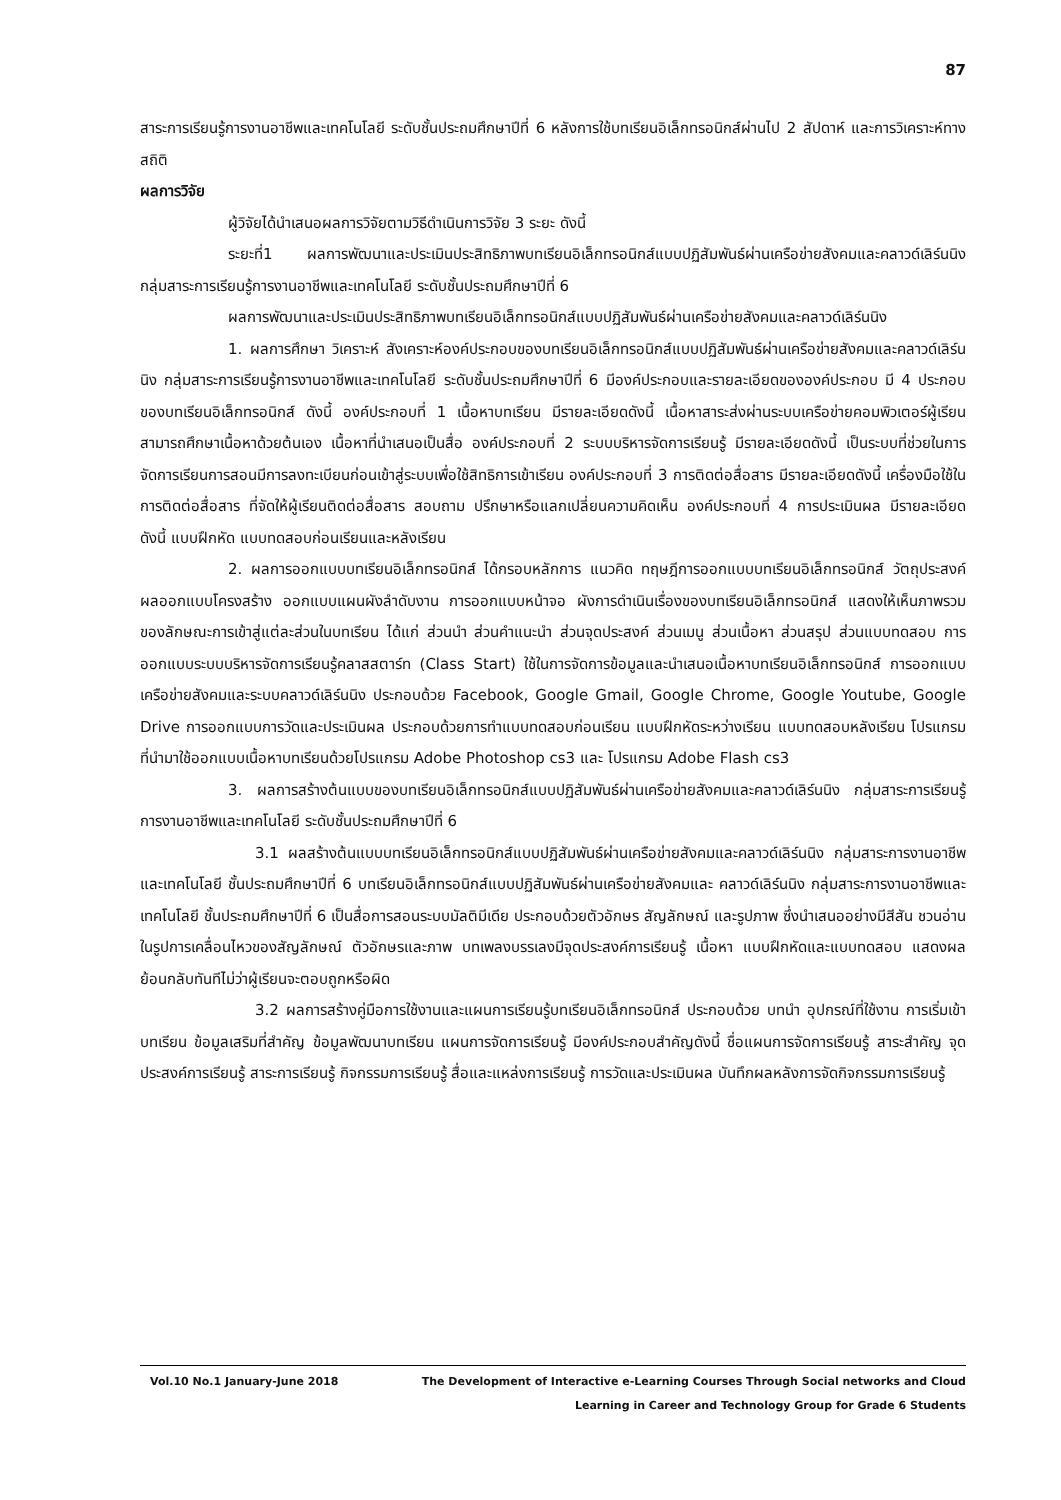87
สาระการเรียนรู้การงานอาชีพและเทคโนโลยี ระดับชั้นประถมศึกษาปีที่ 6 หลังการใช้บทเรียนอิเล็กทรอนิกส์ผ่านไป 2 สัปดาห์ และการวิเคราะห์ทางสถิติ
ผลการวิจัย
ผู้วิจัยได้นำเสนอผลการวิจัยตามวิธีดำเนินการวิจัย 3 ระยะ ดังนี้
ระยะที่1 ผลการพัฒนาและประเมินประสิทธิภาพบทเรียนอิเล็กทรอนิกส์แบบปฏิสัมพันธ์ผ่านเครือข่ายสังคมและคลาวด์เลิร์นนิง กลุ่มสาระการเรียนรู้การงานอาชีพและเทคโนโลยี ระดับชั้นประถมศึกษาปีที่ 6
ผลการพัฒนาและประเมินประสิทธิภาพบทเรียนอิเล็กทรอนิกส์แบบปฏิสัมพันธ์ผ่านเครือข่ายสังคมและคลาวด์เลิร์นนิง
1. ผลการศึกษา วิเคราะห์ สังเคราะห์องค์ประกอบของบทเรียนอิเล็กทรอนิกส์แบบปฏิสัมพันธ์ผ่านเครือข่ายสังคมและคลาวด์เลิร์นนิง กลุ่มสาระการเรียนรู้การงานอาชีพและเทคโนโลยี ระดับชั้นประถมศึกษาปีที่ 6 มีองค์ประกอบและรายละเอียดขององค์ประกอบ มี 4 ประกอบของบทเรียนอิเล็กทรอนิกส์ ดังนี้ องค์ประกอบที่ 1 เนื้อหาบทเรียน มีรายละเอียดดังนี้ เนื้อหาสาระส่งผ่านระบบเครือข่ายคอมพิวเตอร์ผู้เรียนสามารถศึกษาเนื้อหาด้วยต้นเอง เนื้อหาที่นำเสนอเป็นสื่อ องค์ประกอบที่ 2 ระบบบริหารจัดการเรียนรู้ มีรายละเอียดดังนี้ เป็นระบบที่ช่วยในการจัดการเรียนการสอนมีการลงทะเบียนก่อนเข้าสู่ระบบเพื่อใช้สิทธิการเข้าเรียน องค์ประกอบที่ 3 การติดต่อสื่อสาร มีรายละเอียดดังนี้ เครื่องมือใช้ในการติดต่อสื่อสาร ที่จัดให้ผู้เรียนติดต่อสื่อสาร สอบถาม ปรึกษาหรือแลกเปลี่ยนความคิดเห็น องค์ประกอบที่ 4 การประเมินผล มีรายละเอียด ดังนี้ แบบฝึกหัด แบบทดสอบก่อนเรียนและหลังเรียน
2. ผลการออกแบบบทเรียนอิเล็กทรอนิกส์ ได้กรอบหลักการ แนวคิด ทฤษฎีการออกแบบบทเรียนอิเล็กทรอนิกส์ วัตถุประสงค์ ผลออกแบบโครงสร้าง ออกแบบแผนผังลำดับงาน การออกแบบหน้าจอ ผังการดำเนินเรื่องของบทเรียนอิเล็กทรอนิกส์ แสดงให้เห็นภาพรวมของลักษณะการเข้าสู่แต่ละส่วนในบทเรียน ได้แก่ ส่วนนำ ส่วนคำแนะนำ ส่วนจุดประสงค์ ส่วนเมนู ส่วนเนื้อหา ส่วนสรุป ส่วนแบบทดสอบ การออกแบบระบบบริหารจัดการเรียนรู้คลาสสตาร์ท (Class Start) ใช้ในการจัดการข้อมูลและนำเสนอเนื้อหาบทเรียนอิเล็กทรอนิกส์ การออกแบบเครือข่ายสังคมและระบบคลาวด์เลิร์นนิง ประกอบด้วย Facebook, Google Gmail, Google Chrome, Google Youtube, Google Drive การออกแบบการวัดและประเมินผล ประกอบด้วยการทำแบบทดสอบก่อนเรียน แบบฝึกหัดระหว่างเรียน แบบทดสอบหลังเรียน โปรแกรมที่นำมาใช้ออกแบบเนื้อหาบทเรียนด้วยโปรแกรม Adobe Photoshop cs3 และ โปรแกรม Adobe Flash cs3
3. ผลการสร้างต้นแบบของบทเรียนอิเล็กทรอนิกส์แบบปฏิสัมพันธ์ผ่านเครือข่ายสังคมและคลาวด์เลิร์นนิง กลุ่มสาระการเรียนรู้การงานอาชีพและเทคโนโลยี ระดับชั้นประถมศึกษาปีที่ 6
3.1 ผลสร้างต้นแบบบทเรียนอิเล็กทรอนิกส์แบบปฏิสัมพันธ์ผ่านเครือข่ายสังคมและคลาวด์เลิร์นนิง กลุ่มสาระการงานอาชีพและเทคโนโลยี ชั้นประถมศึกษาปีที่ 6 บทเรียนอิเล็กทรอนิกส์แบบปฏิสัมพันธ์ผ่านเครือข่ายสังคมและ คลาวด์เลิร์นนิง กลุ่มสาระการงานอาชีพและเทคโนโลยี ชั้นประถมศึกษาปีที่ 6 เป็นสื่อการสอนระบบมัลติมีเดีย ประกอบด้วยตัวอักษร สัญลักษณ์ และรูปภาพ ซึ่งนำเสนออย่างมีสีสัน ชวนอ่านในรูปการเคลื่อนไหวของสัญลักษณ์ ตัวอักษรและภาพ บทเพลงบรรเลงมีจุดประสงค์การเรียนรู้ เนื้อหา แบบฝึกหัดและแบบทดสอบ แสดงผลย้อนกลับทันทีไม่ว่าผู้เรียนจะตอบถูกหรือผิด
3.2 ผลการสร้างคู่มือการใช้งานและแผนการเรียนรู้บทเรียนอิเล็กทรอนิกส์ ประกอบด้วย บทนำ อุปกรณ์ที่ใช้งาน การเริ่มเข้าบทเรียน ข้อมูลเสริมที่สำคัญ ข้อมูลพัฒนาบทเรียน แผนการจัดการเรียนรู้ มีองค์ประกอบสำคัญดังนี้ ชื่อแผนการจัดการเรียนรู้ สาระสำคัญ จุดประสงค์การเรียนรู้ สาระการเรียนรู้ กิจกรรมการเรียนรู้ สื่อและแหล่งการเรียนรู้ การวัดและประเมินผล บันทึกผลหลังการจัดกิจกรรมการเรียนรู้
Vol.10 No.1 January-June 2018 The Development of Interactive e-Learning Courses Through Social networks and Cloud
Learning in Career and Technology Group for Grade 6 Students